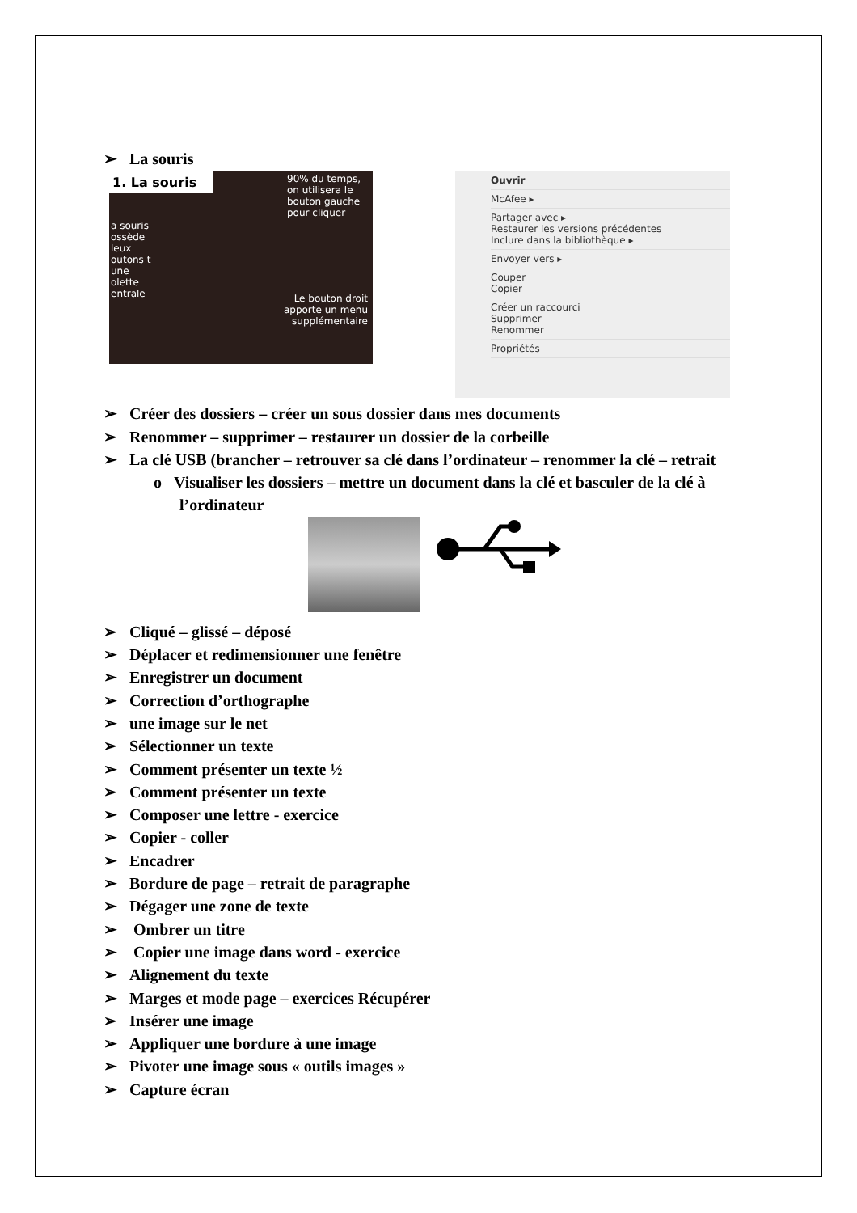➢ La souris
1. La souris
90% du temps, on utilisera le bouton gauche pour cliquer
a souris ossède leux outons t une olette entrale
Le bouton droit apporte un menu supplémentaire
Ouvrir
McAfee ▸
Partager avec ▸
Restaurer les versions précédentes
Inclure dans la bibliothèque ▸
Envoyer vers ▸
Couper
Copier
Créer un raccourci
Supprimer
Renommer
Propriétés
➢ Créer des dossiers – créer un sous dossier dans mes documents
➢ Renommer – supprimer – restaurer un dossier de la corbeille
➢ La clé USB (brancher – retrouver sa clé dans l’ordinateur – renommer la clé – retrait
o Visualiser les dossiers – mettre un document dans la clé et basculer de la clé à
l’ordinateur
➢ Cliqué – glissé – déposé
➢ Déplacer et redimensionner une fenêtre
➢ Enregistrer un document
➢ Correction d’orthographe
➢ une image sur le net
➢ Sélectionner un texte
➢ Comment présenter un texte ½
➢ Comment présenter un texte
➢ Composer une lettre - exercice
➢ Copier - coller
➢ Encadrer
➢ Bordure de page – retrait de paragraphe
➢ Dégager une zone de texte
➢ Ombrer un titre
➢ Copier une image dans word - exercice
➢ Alignement du texte
➢ Marges et mode page – exercices Récupérer
➢ Insérer une image
➢ Appliquer une bordure à une image
➢ Pivoter une image sous « outils images »
➢ Capture écran